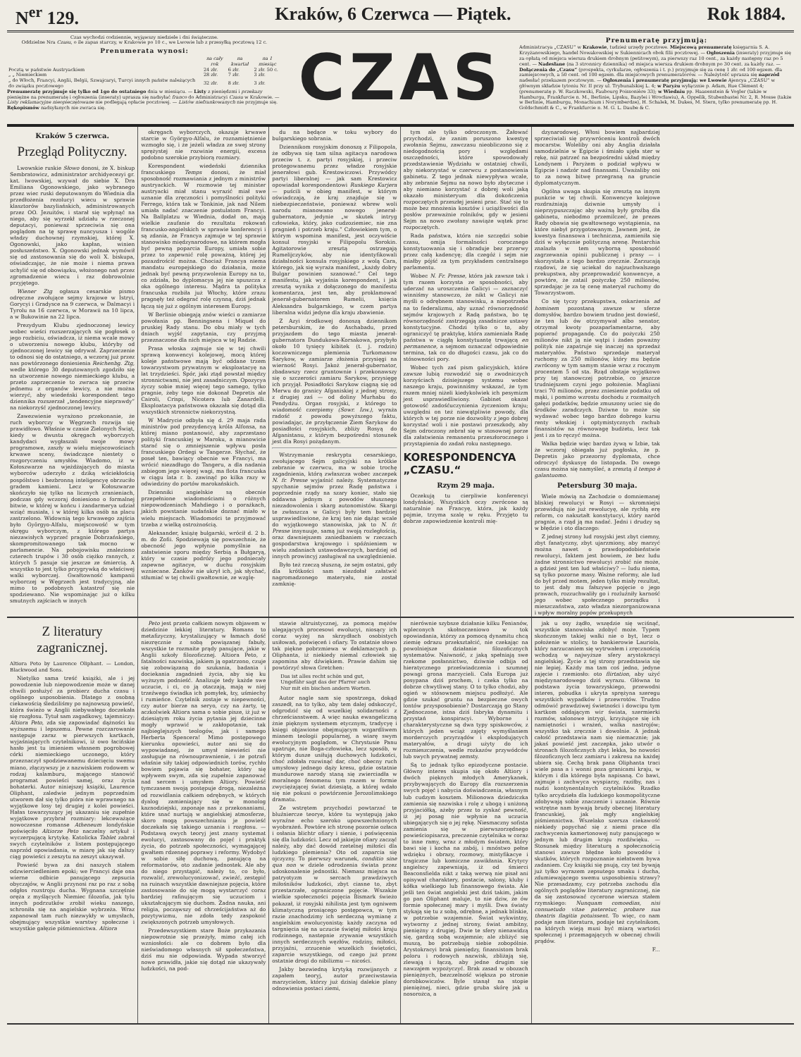N<sup>er</sup> 129. Kraków, 6 Czerwca — Piątek. Rok 1884.
Czas wychodzi codziennie, wyjąwszy niedziele i dni świąteczne.
Oddzielne Nra Czasu, o ile zapas starczy, w Krakowie po 10 c., we Lwowie lub z przesyłką pocztową 12 c.
Prenumerata wynosi:
| | na cały rok | na kwartał | na 1 miesiąc |
| --- | --- | --- | --- |
| Pocztą w państwie Austryackiem | 24 złr. | 6 złr. | 2 złr. 50 c. |
| „ „ Niemieckiem | 28 złr. | 7 złr. | 3 złr. |
| „ do Włoch, Francyi, Anglii, Belgii, Szwajcaryi, Turcyi innych państw należących do związku pocztowego | 32 złr. | 8 złr. | 3 złr. |
Prenumeratę przyjmuje się tylko od 1go do ostatniego dnia w miesiącu. — Listy z pieniędzmi i przekazy pieniężne na prenumeratę i ogłoszenia (inseraty) uprasza się nadsyłać franco do Administracyi Czasu w Krakowie. — Listy reklamacyjne nieopieczętowane nie podlegają opłacie pocztowej. — Listów niefrankowanych nie przyjmuje się. Rękopismów nadsyłanych nie zwraca się.
CZAS
Prenumeratę przyjmują:
Administracya „CZASU“ w Krakowie, tudzież urzędy pocztowe. Miejscową prenumeratę księgarnia S. A. Krzyżanowskiego, handel Nowakowskiej w Sukiennicach obok filii pocztowej. — Ogłoszenia (inseraty) przyjmuje się za opłatą od miejsca wiersza drukiem drobnym (petitowym), za pierwszy raz 10 cent., za każdy następny raz po 5 cent. — Nadesłane (na 3 stronnicy dziennika) od miejsca wiersza drukiem drobnym po 30 cent. za każdy raz. — Dołączenia do „Czasu“ (prospekta, cyrkularze, ogłoszenia i t. p.) przyjmuje się za cenę 1 złr. od 100 egzem. dla zamiejscowych, a 50 cent. od 100 egzem. dla miejscowych prenumeratorów. — Należytość uprasza się naprzód nadesłać przekazem pocztowym. — Ogłoszenia i prenumeratę przyjmują: we Lwowie Ajencya „CZASU“ w głównym składzie tytoniu Nr. II przy ul. Trybunalskiej L. 4; w Paryżu wyłącznie p. Adam, Rue Clément 4; (prenumeratę p. W. Raczkowski, Faubourg Poissonière 33); w Wiedniu pp. Haasenstein & Vogler (także w Hamburgu, Frankfurcie n. M., Berlinie, Lipsku, Bazylei i Wrocławiu), A. Oppelik, Stubenbastei Nr. 2, R. Mosse (także w Berlinie, Hamburgu, Monachium i Norymberdze), H. Schalek, M. Dukes, M. Stern, tylko prenumeratę pp. H. Goldschmidt & C., w Frankfurcie n. M. G. L. Daube & C.
Kraków 5 czerwca.
Przegląd Polityczny.
Lwowskie ruskie Słowo donosi, że X. biskup Sembratowicz, administrator archidyecezyi gr. kat. lwowskiej, wzywał do siebie X. Dra Emiliana Ogonowskiego, jako wybranego przez wiec ruski deputowanym do Wiednia dla przedłożenia rezolucyi wiecu w sprawie klasztorów bazyliańskich, administrowanych przez OO. Jezuitów, i starał się wpłynąć na niego, aby się wyrzekł udziału w rzeczonej deputacyi, ponieważ sprzeciwia się ona poglądom na tę sprawę nuncyusza i wogóle władzy duchownej rzymskiej, której X. Ogonowski, jako kapłan, winien posłuszeństwo. X. Ogonowski jednak wymówił się od zastosowania się do woli X. biskupa, oświadczając, że nie może i niema prawa uchylić się od obowiązku, włożonego nań przez zgromadzenie wiecu i raz dobrowolnie przyjętego.
Wiener Ztg ogłasza cesarskie pismo odręczne zwołujące sejmy krajowe w Istryi, Gorycyi i Gradysce na 9 czerwca, w Dalmacyi i Tyrolu na 16 czerwca, w Morawii na 10 lipca, a w Bukowinie na 22 lipca.
Prezydyum Klubu zjednoczonej lewicy wobec wieści rozszerzających się pogłosek o jego rozbiciu, oświadcza, iż niema wcale mowy o utworzeniu nowego klubu, któryby od zjednoczonej lewicy się odrywał. Zaprzeczenie to odnosi się do ostatniego, a wczoraj już przez nas powtórzonego doniesienia Reichenbg. Ztg, wedle którego 30 deputowanych zgodziło się na utworzenie nowego niemieckiego klubu, a przeto zaprzeczenie to zwraca się przeciw jednemu z organów lewicy, a nie można wierzyć, aby wiedeński korespondent tego dziennika rozszerzał „tendencyjne nieprawdy“ na niekorzyść zjednoczonej lewicy.
Zawezwienie wyrażono przekonanie, że ruch wyborczy w Węgrzech rozwija się prawidłowo. Właśnie w czasie Zielonych Świąt, kiedy w dwustu okręgach wyborczych kandydaci wygłaszali swoje mowy programowe, zaszły w wielu miejscowościach krwawe sceny, świadczące niestety o rozgoryczeniu umysłów. Wiadomo, iż w Kołoszwarze na wjeżdżających do miasta wyborców uderzyło z dziką wściekłością pospólstwo i bezbronną inteligencyę obrzuciło gradem kamieni. Lecz w Kołoszwarze skończyło się tylko na licznych zranieniach, podczas gdy wczoraj doniesiono o formalnej bitwie, w której w końcu i żandarmerya udział wziąć musiała, i w której kilka osób na placu zastrzelono. Widownią tego krwawego zajścia było Györgyo-Alfalu, miejscowość w tym okręgu wyborczym, z którego partya niezawisłych wyprzeć pragnie Dobrzańskiego, skompromitowanego tak mocno w parlamencie. Na pobojowisku znaleziono czterech trupów i 30 osób ciężko rannych, z których 5 pasuje się jeszcze ze śmiercią. A wszystko to jest tylko przygrywką do właściwej walki wyborczej. Gwałtowność kampanii wyborczej w Węgrzech jest tradycyjną, ale mimo to podobnych katastrof się nie spodziewano. Nie wspominając już o kilku smutnych zajściach w innych
okręgach wyborczych, okazuje krwawe starcie w Györgyo-Alfalu, że roznamiętnienie wzmogło się, i że jeżeli władza ze swej strony sprężystej nie rozwinie energii, excesa podobno szerokie przybiorą rozmiary.
Korespondent wiedeński dziennika francuskiego Temps donosi, że miał sposobność rozmawiania z jednym z ministrów austryackich. W rozmowie tej minister austryacki miał stanu wyrazić miał swe uznanie dla zręczności i pomyślności polityki Ferrego, która tak w Tonkinie, jak nad Nilem umiała nadać znaczenie postulatom Francyi. Na Ballplatzu w Wiednia, dodał on, mają wielkie zaufanie do rezultatu rokowań francusko-angielskich w sprawie konferencyi i są zdania, że Francya zajmuje w tej sprawie stanowisko międzynarodowe, na którem mogła być pewną poparcia Europy, umiała sobie przez to zapewnić rolę poważną, której jej pozazdrościć można. Chociaż Francya niema mandatu europejskiego do działania, może jednak być pewną przyzwolenia Europy na to, co zdziała, bo dyplomacya jej nie spuszcza z oka ogólnego interesu. Mądra ta polityka francuska rozbiła już Włochy, które zrazu pragnęły też odegrać rolę czynną, dziś jednak łączą się już z ogólnym interesem Europy.
W Berlinie obiegają znów wieści o zamiarze powołania pp. Benningsena i Miquel do pruskiej Rady stanu. Do obu miały w tych dniach wyjść zapytania, czy przyjmą przeznaczone dla nich miejsca w tej Radzie.
Prasa włoska zajmuje się w tej chwili sprawą konwencyi kolejowej, mocą której koleje państwowe mają być oddane trzem towarzystwom prywatnym w eksploatacyę na lat trzydzieści. Spór, jaki ztąd powstał między stronnictwami, nie jest zasadniczym. Opozycya życzy sobie mniej więcej tego samego, tylko pragnie, żeby tego nie dokonał Depretis ale Cairoli, Crispi, Nicotera lub Zanardelli. Eksploatacya państwowa okazała się dotąd dla wszystkich stronnictw niekorzystną.
W Madrycie odbyła się d. 29 maja rada ministrów pod prezydencyą króla Alfonsa, na której miano postanowić, aby zaprzestano polityki francuskiej w Maroku, a mianowicie starać się o zmniejszenie wpływu posła francuskiego Ordegi w Tangerze. Słychać, że poseł ten, bawiący obecnie we Francyi, ma wrócić niezadługo do Tangeru, a dla nadania zabiegom jego więcej wagi, ma flota francuska w ciągu lata r. b. zawinąć po kilka razy w odwiedziny do portów marokańskich.
Dzienniki angielskie są obecnie przepełnione wiadomościami o różnych niepowodzeniach Mahdiego i o porażkach, jakich powstanie sudańskie doznać miało w wielu miejscach. Wiadomości te przyjmować trzeba z wielką ostrożnością.
Aleksander, książę bulgarski, wrócił d. 2 b. m. do Zofii. Spodziewają się powszechnie, że obecność jego wpłynie pomyślnie na załatwienie sporu między Serbią a Bułgaryą, który w czasie podróży jego podniecały zapewne agitacye, w duchu rosyjskim wzniecane. Zanków nie ukrył ich, jak słychać, stłumiać w tej chwili gwałtownie, ze wzglę-
du na będące w toku wybory do bulgarskiego sobrania.
Dziennikom rosyjskim donoszą z Filipopola, że odbywa się tam silna agitacya narodowa przeciw t. z. partyi rosyjskiej, i przeciw protegowanemu przez władze rosyjskie jenerałowi gub. Krestowiczowi. Przywódcy partyi liberalnej — jak sam Krestowicz opowiadał korespondentowi Ruskiego Kurjera — puścili w obieg manifest, w którym oświadczają, że kraj znajduje się w niebezpieczeństwie, ponieważ wbrew woli narodu mianowano nowego jenerał-gubernatora, jedynie „w skutek intryg człowieka, który, jako cudzoziemiec, nie zna pragnień i potrzeb kraju.“ Człowiekiem tym, o którym wspomina manifest, jest oczywiście konsul rosyjski w Filipopolu Sorokin. Agitatorowie zresztą ostrzegają Rumelijczyków, aby nie identyfikowali działalności konsula rosyjskiego z wolą Cara, którego, jak się wyraża manifest, „każdy dobry Bulgar powinien szanować.“ Cel tego manifestu, jak wyjaśnia korespondent, i jak zresztą wynika z dołączonego do manifestu komentarza, jest ten, aby proklamować jenerał-gubernatorem Rumelii, księcia Aleksandra bulgarskiego, w czem partya liberalna widzi jedyne dla kraju zbawienie.
Z Azyi środkowej donoszą dziennikom petersburskim, że do Aschabadu, przed przyjazdem do tego miasta jenerał-gubernatora Dundukowa-Korsakowa, przybyło około 10 tysięcy kibitek (t. j. rodzin) koczowniczego plemienia Turkomanow Sarykow, w zamiarze złożenia przysięgi na wierność Rosyi. Jakoż jenerał-gubernator, zbadawszy rzecz gruntownie i przekonawszy się o szczerości zamiaru Sarykow, przysięgę ich przyjął. Posiadłości Sarykow ciągną się od Merwu do granicy Afganiskiej z jednej strony, z drugiej zaś — od doliny Murhabu do Pendydżu. Organ rosyjski, z którego to wiadomość czerpiemy (Sowr. Izw.), wyraża radość z powodu powyższego faktu, powiadając, że przyłączenie Ziem Sarykow do posiadłości rosyjskich, zbliży Rosyą do Afganistanu, z którym bezpośredni stosunek jest dla Rosyi pożądanym.
Wstrzymanie reskryptu cesarskiego, zwołującego Sejm galicyjski na krótkie zebranie w czerwcu, ma w sobie trochę zagadnienia, którą zwłaszcza wobec zaczepek N. fr. Presse wyjaśnić należy. Systematyczne spychanie sejmów przez Radę państwa i poprzednie rządy na szary koniec, stało się oddawna jednym z powodów słusznego niezadowolenia i skarg autonomistów. Skargi te zwłaszcza w Galicyi były tem bardziej usprawiedliwione, że kraj ten nie dążąc wcale do wyjątkowego stanowiska, jak to N. fr. Presse insynuuje, samą już swoją rozległością, oraz dawniejszem zaniedbaniem w rzeczach gospodarstwa krajowego i spóźnieniem w wielu zadaniach ustawodawczych, bardziej od innych prowincyj zasługiwał na uwzględnienie.
Było też rzeczą słuszną, że sejm ostatni, gdy dla krótkości sam niezdołał załatwić nagromadzonego materyału, nie został zamknię-
tym ale tylko odroczonym. Żałować przychodzi, że zanim poruszono kwestyę zwołania Sejmu, zawczasu nieobliczono się z niedogodnością pory i względami oszczędności, które spowodowały przedstawienie Wydziału w ostatniej chwili, aby niekorzystać w czerwcu z postanowienia gabinetu. Z tego jednak niewypływa wcale, aby zebranie Sejmu na nowo było zbyteczne i aby niemiano korzystać z dobrej woli jaką okazało ministeryum dla dokończenia rozpoczętych przeszłej jesieni prac. Stać się to może bez mnożenia kosztów i uciążliwości dla posłów przeważnie rolników, gdy w jesieni Sejm na nowo zwołany nawiąże wątek prac rozpoczętych.
Rada państwa, która nie szczędzi sobie czasu, omija formalności corocznego konstytuowania się i obraduje bez przerwy przez całą kadencyę; dla czegóż i sejm nie miałby pójść za tym przykładem centralnego parlamentu.
Wobec N. Fr. Presse, która jak zawsze tak i tym razem korzysta ze sposobności, aby uderzać na uroszczenia Galicyi — zaznaczyć winniśmy stanowczo, że nikt w Galicyi nie myśli o odrębnem stanowisku, a niepotrzeba na to federalizmu, aby uznać równorzędność sejmów krajowych z Radą państwa, bo tę równorzędność zastrzegają zasadnicze ustawy konstytucyjne. Chodzi tylko o to, aby ograniczyć tę praktykę, która zamieniała Radę państwa w ciągłą konstytuantę trwającą en permanence, a sejmom oznaczać odpowiednie termina, tak co do długości czasu, jak co do stósowności pory.
Wobec tych zaś pism galicyjskich, które zawsze lubią rozwodzić się o zwodniczych korzyściach dzisiejszego systemu wobec naszego kraju, powinniśmy wskazać, że tym razem mniej niżeli kiedykolwiek ich pesymizm jest usprawiedliwiony. Gabinet okazał gotowość zadośćuczynienia życzeniom kraju; uwzględni on też niewątpliwie powody, dla których w tej porze nie dozwolity z jego dobrej korzystać woli i nie postawi przeszkody, aby Sejm odroczony zebrał się w stosownej porze dla załatwienia remanentu przeszłorocznego i przystąpienia do zadań roku następnego.
KORESPONDENCYA „CZASU.“
Rzym 29 maja.
Oczekują tu cierpliwie konferencyi londyńskiej. Wszystkich oczy zwrócone są naturalnie na Francyę, która, jak każdy pojmie, trzyma szalę w ręku. Przyjęto tu dobrze zapowiedzenie kontroli mię-
dzynarodowej. Włosi bowiem najbardziej sprzeciwiali się przywróceniu kontroli dwóch mocarstw. Woleliby oni aby Anglia działała samodzielnie w Egipcie i śmiało ujęła ster w rękę, niż patrzeć na bezpośredni układ między Londynem i Paryżem o podział wpływu w Egipcie i nadzór nad finansami. Uważaliby oni to za nową bitwę przegraną na gruncie dyplomatycznym.
Ogólna uwaga skupia się zresztą na innym punkcie w tej chwili. Konwencye kolejowe rozdrażniają dziwnie umysły i nieprzypuszczając aby ważną były groźbą dla gabinetu, niebodmo przemilczeć, że prezes Rady obawia się gwałtownego wystąpienia, na które niebył przygotowanym. Jawnem jest, że kwestya finansowa i techniczna, zamieniła się dziś w wyłącznie polityczną arenę. Pentarchia znalazła w tem wyborną sposobność zagrzewania opinii publicznej i prasy — i skorzystała z tego bardzo zręcznie. Zarzucają rządowi, że się uciekał do najzuchwalszego prekupstwa, aby przeprowadzić konwencye, a powtóre, że zatail pożyczkę 250 milionów, sprzedając je za tę cenę materyał ruchomy do Towarzystwom.
Co się tyczy przekupstwa, oskarżenia ad hominem pozostaną zawsze w sferze domysłów, bardzo bowiem trudno jest dowieść, że ten lub ów otrzymywał albo senator, otrzymał kwoty pozaparlamentarne, aby popierać propagandę. Co do pożyczki 250 milionów nikt ją nie wątpi i żaden poważny polityk nie zapatruje się inaczej na sprzedaż materyałów. Państwo sprzedaje materyał ruchomy za 250 milionów, który mu będzie zwrócony w tym samym stanie wraz z rocznym procentem 5 od sta. Rząd obstaje wyjątkowo przy tej stanowczej potrzebie, co jeszcze trudniejszem czyni jego położenie. Magliani traci 70 milionów, przez zniesienie podatku od mąki, i pomimo wzrostu dochodu z rozmaitych gałęzi podatków, będzie zmuszony uciec się do środków zaradczych. Dziwne to może się wydawać wobec tego bardzo dobrego kursu renty włoskiej i optymistycznych rachub finansistów na równowagę budżetu, lecz tak jest i za to ręczyć można.
Walka będzie więc bardzo żywą w Izbie, tak że wczoraj obiegała już pogłoska, że p. Depretis jako przezorny dyplomata, chce odroczyć dyskusyę do listopada. Do owego czasu można się namyśleć, a zresztą il tempo è galantuomo.
Petersburg 30 maja.
Wiele mówią na Zachodzie o domniemanej bliskiej rewolucyi w Rosyi — skromniejsi przewidują nie już rewolucyę, ale rychłą erę reform, co nakształt konstytucyi, który naród pragnie, a rząd ją ma nadać. Jedni i drudzy są w błędzie i oto dlaczego:
Z jednej strony lud rosyjski jest zbyt ciemny, zbyt fanatyczny, zbyt ujarzmiony, aby marzyć można nawet o prawdopodobieństwie rewolucyi, faktem jest bowiem, że bez ludu żadne stronnictwo rewolucyi zrobić nie może, a gdzież jest ten lud właściwy? — ludu niema, są tylko pozorne masy. Ważne reformy, ale lud do był przed motem, jeden tylko miały rezultat, to jest dały mu fałszywe pojęcie o jego prawach, rozzuchwaliły go i rozluźniły karność jego wobec społecznego porządku i mieszczaństwa, zato władza niezorganizowana i wpływ moralny popów przekupnych
Z literatury zagranicznej.
Altiora Peto by Laurence Oliphant. — London, Blackwood and Sons.
Nietylko sama treść książki, ale i jej powodzenie lub niepowodzenie może w danej chwili posłużyć za probierz ducha czasu i ogólnego usposobienia. Dlatego z osobną ciekawością śledziliśmy po najnowszą powieść, która świeżo w Anglii niebywałego doczekała się rozgłosu. Tytuł sam zagadkowy, tajemniczy: Altiora Peto, zda się zapowiadać dążności ku wyższemu i lepszemu. Pewne rozczarowanie następuje zaraz w pierwszych kartkach, wyjaśniających czytelnikowi, iż owo łacińskie hasło jest tu imieniem własnem pogrobowej córki niemieckiego uczonego, który przeznaczył spodziewanemu dziecięciu swemu miano, złączywszy je z nazwiskiem rodowem w rodzaj kalamburu, mającego stanowić programat powieści samej, oraz życia bohaterki. Autor niniejszej książki, Laurence Oliphant, zaledwie jednym poprzednim utworem dał się tylko pióra nie wprawnego na wyjątkowe losy tej drugiej z kolei powieści. Hałas towarzyszący jej ukazaniu się zupełnie wyjątkowe przybrał rozmiary: lekceważące nowoczesne romanse Atheneum londyńskie poświęciło Altiorze Peto naczelny artykuł i wyczerpującą krytykę. Katolicka Tablet zabrał swych czytelników z listem postępującego naprzód opowiadania, w miarę jak się dalszy ciąg powieści z zeszytu na zeszyt ukazywał.
Powieść bywa za dni naszych stałem odzwierciedleniem epoki; we Francyi daje ona wierne odbicie panującego zepsucia obyczajów, w Anglii przynosi raz po raz z sobą odgłos rozstroju ducha. Wygnana szczęśnie oręża z myślących Niemiec filozofia, jak tylu innych podrzutków zrobił wieku naszego, schroniła się na angielskie wybrzeża. Wraz zapanował tam ruch niezwykły w umysłach, obejmujący wszystkie warstwy społeczne i wszystkie gałęzie piśmiennictwa. Altiora
Peto jest przeto całkiem nowym objawem w dziedzinie lekkiej literatury. Romans to metafizyczny, krystalizujący w łamach dość niezręcznie z sobą powiązanej fabuły, wszystkie te rozmaite prądy panujące, jakie w Anglii szkoły filozoficznej. Altiora Peto, z fatalności nazwiska, jakiem ją opatrzono, czuje się zobowiązaną do szukania, badania i dociekania zagadnień życia, aby się ku wyższym podnieść. Analizuje tedy każde swe uczucie, i ci, co ją otaczają, mają w niej trzeźwego świadka ich pomyłek, łzy, uśmiechy i rumieńce. Czytelnik zostaje w niepewności, czy autor bierze na seryo, czy na żarty, tę aczkolwiek Altiora sama o sobie pisze, iż już w dziesiątym roku życia pytania jej dziecinne mogły wprawić w zakłopotanie, tak najbieglejszych teologów, jak i samego Herberta Spencera! Mimo postępowego kierunku opowieści, autor ani się do wypowiadanej, że umysł niewieści nie zasługuje na równouprawnienie, i że potrafi właśnie siły takiej odpowiednich torów, rychło bowiem pojawia się bohater, który się wpływem swym, zda się zupełnie zapanować nad sercem i umysłem Altiory. Powieść tymczasem swoją postępuje drogą, niezależna od rozwidlania całkiem odrębnych, w których dyalog zamieniający się w monolog kaznodziejski, zaponaje nas z przekonaniami, które snać nurtują w angielskiej atmosferze, skoro mogą powszechnianiu je powieść doczekała się takiego uznania i rozgłosu. — Podstawą owych teoryj jest znany systemat ewolucyi, zastosowany do pojęć i praktyk życia, do potrzeb społeczności, wymagającej gwałtem rdzennej poprawy i reformy. Wydobyć w sobie siłę duchową, panującą na reformatorów, oto zadanie jednostek. Ale aby do niego przystąpić, należy to, co było, rozwalić, zrewolucyonizować, zwieźć, zestępić na ruinach wszystkie dawniejsze pojęcia, które zastosowanie do się mogą wystarczyć coraz bardziej rafinującym się uczuciom i ukształcającym się duchom. Żadna nauka, ani religia, począwszy od chrześcijaństwa aż do pozytywizmu, nie zdoła tedy zaspokoić zwiększonych potrzeb umysłowych.
Przedewszystkiem stare Boże przykazania niepowrotnie się przeżyły, mimo całej ich wzniosłości: ale co dobrem było dla nieświadomego własnych sił społeczeństwa, dziś mu nie odpowiada. Wypada stworzyć nowe prawidła, jakie się dotąd nie ukazywały ludzkości, na pod-
stawie altruistycznej, za pomocą mężów ulegających procesowi ewolucyi, niosący ich coraz wyżej na skrzydłach osobistych usiłowań, poświęceń i ofiary. To ostatnie słowo tak piękne pobrzmiewa w deklamacyach p. Oliphanta, iż niekiedy niemal człowiek się zapomina aby dźwiękiem. Prawie dahim się powtórzyć słowa Gretchen:
Das ist alles recht schön und gut,
Ungefähr sagt das der Pfarrer auch
Nur mit ein bischen andern Worten.
Autor nagle sam się spostrzega, dokąd zaszedł, na to tylko, aby tem dalej odskoczyć, odgrodzić się od wszelkiej solidarności z chrześcianstwem. A więc nauka ewangeliczną żnie pięknym systemem etycznym, tradycyę i księgi objawione obejmującym wzgardliwem mianem teologii popularnej, a wiarę swym ewolucyjnym poglądom, w Chrystusie Panu upatruje, nie Boga-człowieka, lecz sposób, w którym dusze usiłują duchowych ludzkości, choć zdołała rozwinąć dar, choć obecny ruch umysłowy jednego dąży kresu, gdzie ostatnie mundurowe narody staną się zwierciadła w moralnego fenomenu tym razem w formie zwyciężającej świat dziesiątą, a której wdało się nie pokusi o powtórzenie Jerozolimskiego dramatu.
Ze wstrętem przychodzi powtarzać te bluźniercze teorye, które tu występują jako wyraźne echo szeroko upowszechnionych wyobrażeń. Powtóre ich stronę pozornie ozłaca i osłania blichtr ofiary i sienie, i poświęcenia się dla ludzkości. Lecz od jakiejże ofiary zacząć należy, aby dać dowód rzetelnej miłości dla ludzkiego plemienia? Oto od zaparcia się ojczyzny. To pierwszy warunek, conditio sine qua non w dziele odrodzenia świata przez udoskonalenie jednostki. Niemasz miejsca na patryotyzm w sercach prawdziwych miłośników ludzkości, zbyt ciasne to, zbyt przestarzałe, ograniczone pojęcie. Wszakże wielkie społeczności pojęcia Bismark świeżo pokazał, iż rosyjski nihilista jest tym ogniwem klimatyczną prosiącego postępowca, w tym razie znachodzimy ich serdeczną wymianę z angielskim ewolucyonistą: każdy zaczyna od targnięcia się na uczucie świętej miłości kraju rodzinnego, nastepnie zrywanie wszystkich innych serdecznych węzłów, rodziny, miłości, przyjaźni, zrzucenie wszelkich świętości, zaparcie wszystkiego, od czego już przez ostatnie drogi do nibilizmu — nicości.
Jakby bezwiedną krytyką rozwijanych z zapałem teoryj, autor przeciwstawia marzycielom, którzy już dzisiaj dalekie plany odnowienia postaci ziemi,
nierównie szybsze działanie kilku Fenianów, wpleconych skołnoczeniowo w tok opowiadania, którzy za pomocą dynamitu chcą ziemię odrazu przekształcić, nie czekając na powolniejsze działanie filozoficznych systematów. Naiwność, z jaką spełniają swe rzekome posłannictwo, dziwnie odbija od hieratycznego przeświadczenia i szumnej powagi grona marzycieli. Cała Europa już posypana dziś prochem, i czeka tylko na dobrze chwytliwej stany. O to tylko chodzi, aby ogień w stósownem miejscu podłożyć. Ale gdzie szukać gruntu na bezpieczne owych lontów przysposobienie? Dostarczają go Stany Zjednoczone, istna dziś fabryka dynamitu i przystań konspiracyi. Wyborne i charakterystyczne są dwa typy spiskowców, z których jeden wciąż zajęty wymyślaniem morderczych przyrządów i eksplodujących materyałów, a drugi użyty do ich rozmieszczenia, wedle rozkazów przywódców lub swych prywatnej zemsty.
Są to jednak tylko epizodyczne postacie. Główny interes skupia się około Altiory i dwóch pięknych młodych Amerykanek, przybywających do Europy dla rozszerzenia swych pojęć i nabycia doświadczenia, własnym lub cudzym kosztem. Milionowa dziedziczka zamienia się nazwiska i rolę z ubogą i uniżoną przyjaciółką, ażeby przez to zyskać pewność, iż jej posag nie wpłynie na uczucia ubiegających się o jej rękę. Niesmaczny sofista zamienia się w pierwszorzędnego powieściopisarza, preczenie czytelnika w coraz to inne ramy, wraz z młodym światem, który bawi się i kocha na zabój, i mnóstwo pełne wdzięku i obrazy, rozmowy, mistyfikacye i tragiczne lub komiczne zawikłania. Krytycy angielscy zapewniają, iż od śmierci Beaconsfielda nikt z taką werwą nie pisał ani opisywał charaktery, postacie, salony, kluby i kółka wielkiego lub finansowego świata. Ale jeśli ten świat angielski jest dziś takim, jakim go pan Oliphant maluje, to nie dziw, że ów formie społecznej mary i myśli. Dwa światy stykają się tu z sobą, odrębne, a jednak bliskie, w potrzebie wzajemnie. Świat wykwintny, wytworny z jednej strony, świat ambitny, pieniężny z drugiej. Dwie te sfery nienawidzą się, gardzą sobą wzajemnie; ale zbliżyć się muszą, bo potrzebują siebie zobopólnie. Arystokracyi brak pieniędzy, finansistom brak poloru i rodowych nazwisk, zbliżają się, zlewają i łączą, aby jedne drugim się nawzajem wypożyczyć. Brak zasad w obozach pieniężnych, bezczelność większa po stronie dorobkowiczów. Byle stanął na stopie pieniężnej, nieci, gdzie gruba skórę jak u nosorożca, a
jak u osy żądło, wszędzie się wciśnąć, wszystkie stanowiska zdobyć może. Typem skończonym takiej walki nie o byt, lecz o położenie w stolicy, to bankierowie Lauriola, który narzucaniem się wytrwałem i zręcznością wchodzą w najwyższe sfery arystokracyi angielskiej. Życie z tej strony przedstawia się nie lepiej. Każdy ma tam coś jedno, jedyne zajęcie i rzemiosło: oto flirtation, aby użyć międzynarodowego dziś wyrazu. Główna to podstawa życia towarzyskiego, przewodni interes, pobudka i ukryta sprężyna szeregu wszystkich wypadków i przewrotów. Trudno odmówić prawdziwej świetności i dowcipu tym kartkom oddającym wir świata, szermierki rozmów, salonowe intrygi, krzyżujące się ich namiętności i wrażeń, walka nastrojów; wszystko tak zręcznie i dowolnie. A jednak całość przedstawia nam się niemacznie; jak jakaś powieść jest zaczepka, jako utwór o stronach filozoficznych zbyt lekka, bo nowości filozoficznych lecz zamiaru i zakresu na każdej ubiera się. Cechą brak pana Oliphanta traci wiele pasa a i wonni poza granicami kraju, w którym i dla którego była napisaną. Co bawi, zajmuje i zachwyca wyspiarzy, raziłby, nas i nudzi kontynentalnych czytelników. Rzadko tylko arcydzieła dla ludzkiego kosmopolityczne zdobywają sobie znaczenie i uznanie. Równie wstrętne nam bywają brudy obecnej literatury francuskiej, jak mgły angielskiej piśmiennictwa. Wszelako szersza ciekawość niekiedy popychać się z niemi prace dla zachwycenia kamertonowej nuty panującego w jednym lub drugim kraju rozdźwięku. — Stosunek między literaturą a społecznością stanowi zawsze błędne koło powodów i skutków, których rozpoznanie niełatwem bywa zadaniem. Czy książki się psują, czy też bywają już tyłko wyrazem zepsutego smaku i ducha, zdumiewającego swemu usposobieniu strawy? Nie przesadzamy, czy potrzeba zachodu dla ogólnych poglądów literatury zagranicznej, nie da się zastosować cycerone wiersza stałem rzymskiego: Nunquam comoedias, nisi consuetudo vitae pateretur, probare sua theatris flagitia potuissent. To więc, co nam podaje nam literatura, podaje też czytelnikom, na których wieją musi być miarą wartości społecznej i przemagających w obecnej chwili prądów.
F...